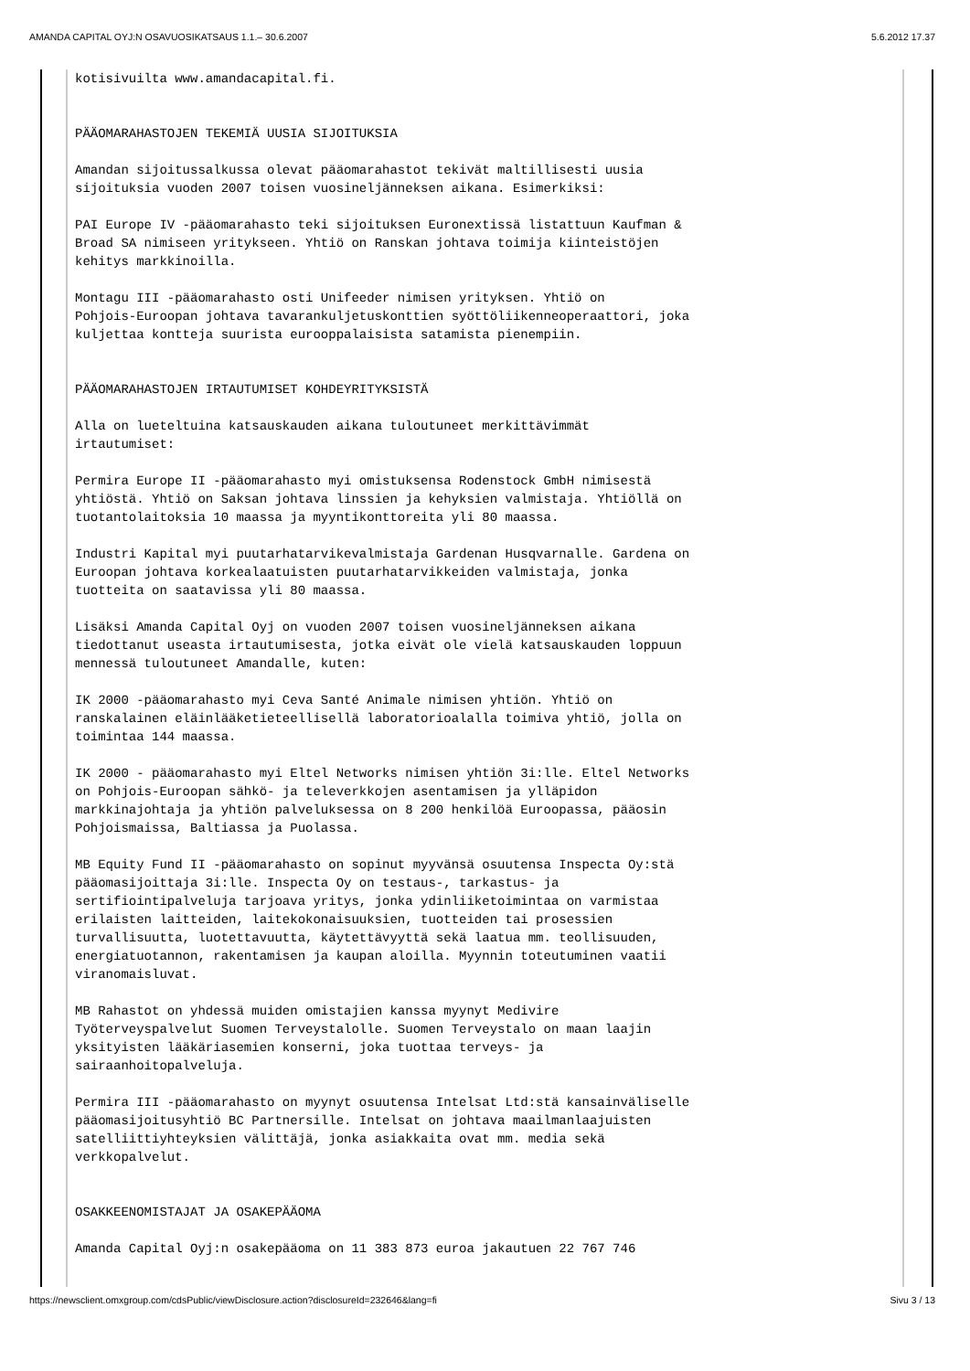AMANDA CAPITAL OYJ:N OSAVUOSIKATSAUS 1.1.– 30.6.2007 5.6.2012 17.37
kotisivuilta www.amandacapital.fi.


PÄÄOMARAHASTOJEN TEKEMIÄ UUSIA SIJOITUKSIA

Amandan sijoitussalkussa olevat pääomarahastot tekivät maltillisesti uusia
sijoituksia vuoden 2007 toisen vuosineljänneksen aikana. Esimerkiksi:

PAI Europe IV -pääomarahasto teki sijoituksen Euronextissä listattuun Kaufman &
Broad SA nimiseen yritykseen. Yhtiö on Ranskan johtava toimija kiinteistöjen
kehitys markkinoilla.

Montagu III -pääomarahasto osti Unifeeder nimisen yrityksen. Yhtiö on
Pohjois-Euroopan johtava tavarankuljetuskonttien syöttöliikenneoperaattori, joka
kuljettaa kontteja suurista eurooppalaisista satamista pienempiin.


PÄÄOMARAHASTOJEN IRTAUTUMISET KOHDEYRITYKSISTÄ

Alla on lueteltuina katsauskauden aikana tuloutuneet merkittävimmät
irtautumiset:

Permira Europe II -pääomarahasto myi omistuksensa Rodenstock GmbH nimisestä
yhtiöstä. Yhtiö on Saksan johtava linssien ja kehyksien valmistaja. Yhtiöllä on
tuotantolaitoksia 10 maassa ja myyntikonttoreita yli 80 maassa.

Industri Kapital myi puutarhatarvikevalmistaja Gardenan Husqvarnalle. Gardena on
Euroopan johtava korkealaatuisten puutarhatarvikkeiden valmistaja, jonka
tuotteita on saatavissa yli 80 maassa.

Lisäksi Amanda Capital Oyj on vuoden 2007 toisen vuosineljänneksen aikana
tiedottanut useasta irtautumisesta, jotka eivät ole vielä katsauskauden loppuun
mennessä tuloutuneet Amandalle, kuten:

IK 2000 -pääomarahasto myi Ceva Santé Animale nimisen yhtiön. Yhtiö on
ranskalainen eläinlääketieteellisellä laboratorioalalla toimiva yhtiö, jolla on
toimintaa 144 maassa.

IK 2000 - pääomarahasto myi Eltel Networks nimisen yhtiön 3i:lle. Eltel Networks
on Pohjois-Euroopan sähkö- ja televerkkojen asentamisen ja ylläpidon
markkinajohtaja ja yhtiön palveluksessa on 8 200 henkilöä Euroopassa, pääosin
Pohjoismaissa, Baltiassa ja Puolassa.

MB Equity Fund II -pääomarahasto on sopinut myyvänsä osuutensa Inspecta Oy:stä
pääomasijoittaja 3i:lle. Inspecta Oy on testaus-, tarkastus- ja
sertifiointipalveluja tarjoava yritys, jonka ydinliiketoimintaa on varmistaa
erilaisten laitteiden, laitekokonaisuuksien, tuotteiden tai prosessien
turvallisuutta, luotettavuutta, käytettävyyttä sekä laatua mm. teollisuuden,
energiatuotannon, rakentamisen ja kaupan aloilla. Myynnin toteutuminen vaatii
viranomaisluvat.

MB Rahastot on yhdessä muiden omistajien kanssa myynyt Medivire
Työterveyspalvelut Suomen Terveystalolle. Suomen Terveystalo on maan laajin
yksityisten lääkäriasemien konserni, joka tuottaa terveys- ja
sairaanhoitopalveluja.

Permira III -pääomarahasto on myynyt osuutensa Intelsat Ltd:stä kansainväliselle
pääomasijoitusyhtiö BC Partnersille. Intelsat on johtava maailmanlaajuisten
satelliittiyhteyksien välittäjä, jonka asiakkaita ovat mm. media sekä
verkkopalvelut.


OSAKKEENOMISTAJAT JA OSAKEPÄÄOMA

Amanda Capital Oyj:n osakepääoma on 11 383 873 euroa jakautuen 22 767 746
https://newsclient.omxgroup.com/cdsPublic/viewDisclosure.action?disclosureId=232646&lang=fi Sivu 3 / 13